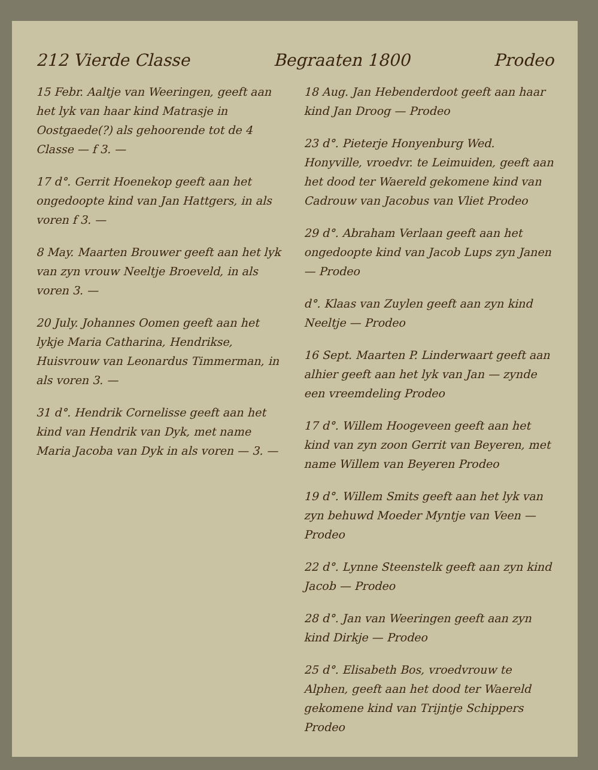212 Vierde Classe Begraaten 1800 Prodeo
15 Febr. Aaltje van Weeringen, geeft aan het lyk van haar kind Matrasje in Oostgaede(?) als gehoorende tot de 4 Classe — f 3. —
17 d°. Gerrit Hoenekop geeft aan het ongedoopte kind van Jan Hattgers, in als voren f 3. —
8 May. Maarten Brouwer geeft aan het lyk van zyn vrouw Neeltje Broeveld, in als voren 3. —
20 July. Johannes Oomen geeft aan het lykje Maria Catharina, Hendrikse, Huisvrouw van Leonardus Timmerman, in als voren 3. —
31 d°. Hendrik Cornelisse geeft aan het kind van Hendrik van Dyk, met name Maria Jacoba van Dyk in als voren — 3. —
18 Aug. Jan Hebenderdoot geeft aan haar kind Jan Droog — Prodeo
23 d°. Pieterje Honyenburg Wed. Honyville, vroedvr. te Leimuiden, geeft aan het dood ter Waereld gekomene kind van Cadrouw van Jacobus van Vliet Prodeo
29 d°. Abraham Verlaan geeft aan het ongedoopte kind van Jacob Lups zyn Janen — Prodeo
d°. Klaas van Zuylen geeft aan zyn kind Neeltje — Prodeo
16 Sept. Maarten P. Linderwaart geeft aan alhier geeft aan het lyk van Jan — zynde een vreemdeling Prodeo
17 d°. Willem Hoogeveen geeft aan het kind van zyn zoon Gerrit van Beyeren, met name Willem van Beyeren Prodeo
19 d°. Willem Smits geeft aan het lyk van zyn behuwd Moeder Myntje van Veen — Prodeo
22 d°. Lynne Steenstelk geeft aan zyn kind Jacob — Prodeo
28 d°. Jan van Weeringen geeft aan zyn kind Dirkje — Prodeo
25 d°. Elisabeth Bos, vroedvrouw te Alphen, geeft aan het dood ter Waereld gekomene kind van Trijntje Schippers Prodeo